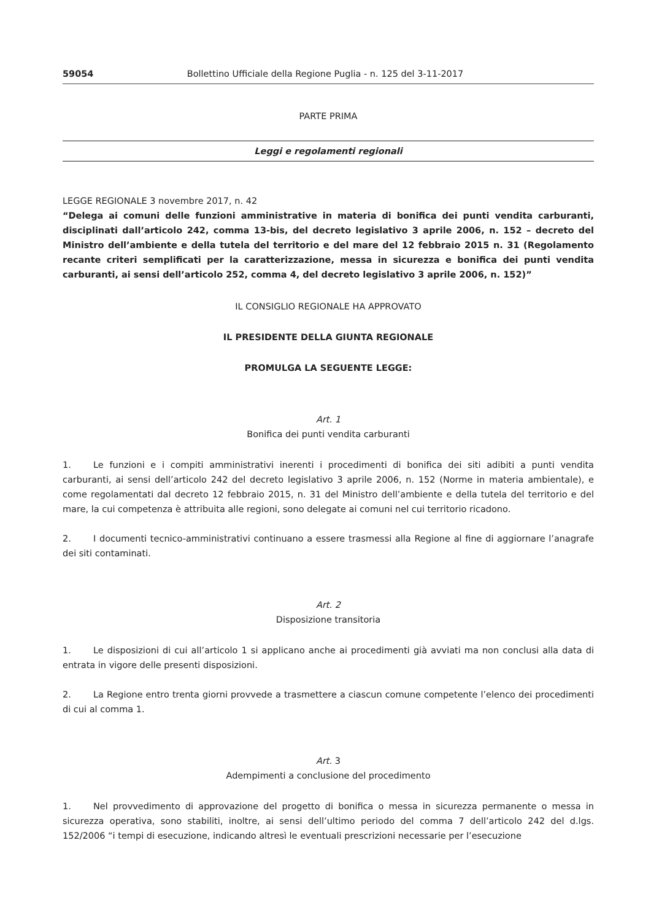59054 Bollettino Ufficiale della Regione Puglia - n. 125 del 3-11-2017
PARTE PRIMA
Leggi e regolamenti regionali
LEGGE REGIONALE 3 novembre 2017, n. 42
“Delega ai comuni delle funzioni amministrative in materia di bonifica dei punti vendita carburanti, disciplinati dall’articolo 242, comma 13-bis, del decreto legislativo 3 aprile 2006, n. 152 – decreto del Ministro dell’ambiente e della tutela del territorio e del mare del 12 febbraio 2015 n. 31 (Regolamento recante criteri semplificati per la caratterizzazione, messa in sicurezza e bonifica dei punti vendita carburanti, ai sensi dell’articolo 252, comma 4, del decreto legislativo 3 aprile 2006, n. 152)”
IL CONSIGLIO REGIONALE HA APPROVATO
IL PRESIDENTE DELLA GIUNTA REGIONALE
PROMULGA LA SEGUENTE LEGGE:
Art. 1
Bonifica dei punti vendita carburanti
1. Le funzioni e i compiti amministrativi inerenti i procedimenti di bonifica dei siti adibiti a punti vendita carburanti, ai sensi dell’articolo 242 del decreto legislativo 3 aprile 2006, n. 152 (Norme in materia ambientale), e come regolamentati dal decreto 12 febbraio 2015, n. 31 del Ministro dell’ambiente e della tutela del territorio e del mare, la cui competenza è attribuita alle regioni, sono delegate ai comuni nel cui territorio ricadono.
2. I documenti tecnico-amministrativi continuano a essere trasmessi alla Regione al fine di aggiornare l’anagrafe dei siti contaminati.
Art. 2
Disposizione transitoria
1. Le disposizioni di cui all’articolo 1 si applicano anche ai procedimenti già avviati ma non conclusi alla data di entrata in vigore delle presenti disposizioni.
2. La Regione entro trenta giorni provvede a trasmettere a ciascun comune competente l’elenco dei procedimenti di cui al comma 1.
Art. 3
Adempimenti a conclusione del procedimento
1. Nel provvedimento di approvazione del progetto di bonifica o messa in sicurezza permanente o messa in sicurezza operativa, sono stabiliti, inoltre, ai sensi dell’ultimo periodo del comma 7 dell’articolo 242 del d.lgs. 152/2006 “i tempi di esecuzione, indicando altresì le eventuali prescrizioni necessarie per l’esecuzione